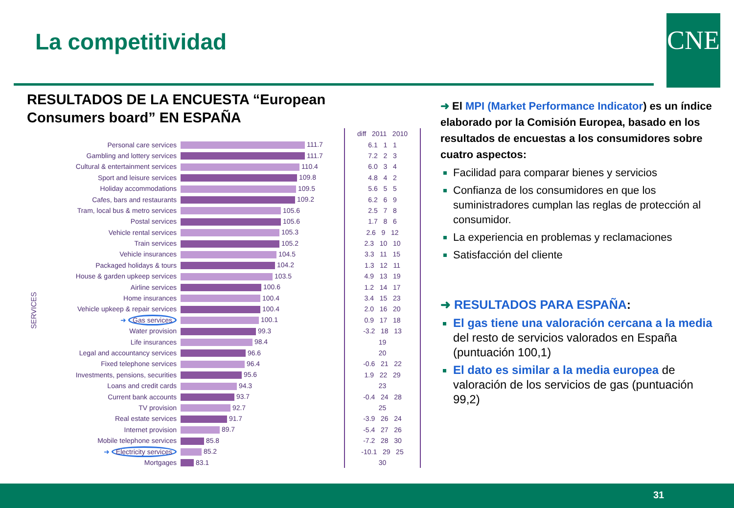La competitividad CNE
RESULTADOS DE LA ENCUESTA “European
Consumers board” EN ESPAÑA
SERVICES
| | | diff 2011 2010 |
| Personal care services | 111.7 | 6.1 1 1 |
| Gambling and lottery services | 111.7 | 7.2 2 3 |
| Cultural & entertainment services | 110.4 | 6.0 3 4 |
| Sport and leisure services | 109.8 | 4.8 4 2 |
| Holiday accommodations | 109.5 | 5.6 5 5 |
| Cafes, bars and restaurants | 109.2 | 6.2 6 9 |
| Tram, local bus & metro services | 105.6 | 2.5 7 8 |
| Postal services | 105.6 | 1.7 8 6 |
| Vehicle rental services | 105.3 | 2.6 9 12 |
| Train services | 105.2 | 2.3 10 10 |
| Vehicle insurances | 104.5 | 3.3 11 15 |
| Packaged holidays & tours | 104.2 | 1.3 12 11 |
| House & garden upkeep services | 103.5 | 4.9 13 19 |
| Airline services | 100.6 | 1.2 14 17 |
| Home insurances | 100.4 | 3.4 15 23 |
| Vehicle upkeep & repair services | 100.4 | 2.0 16 20 |
| ➜ Gas services | 100.1 | 0.9 17 18 |
| Water provision | 99.3 | -3.2 18 13 |
| Life insurances | 98.4 | 19 |
| Legal and accountancy services | 96.6 | 20 |
| Fixed telephone services | 96.4 | -0.6 21 22 |
| Investments, pensions, securities | 95.6 | 1.9 22 29 |
| Loans and credit cards | 94.3 | 23 |
| Current bank accounts | 93.7 | -0.4 24 28 |
| TV provision | 92.7 | 25 |
| Real estate services | 91.7 | -3.9 26 24 |
| Internet provision | 89.7 | -5.4 27 26 |
| Mobile telephone services | 85.8 | -7.2 28 30 |
| ➜ Electricity services | 85.2 | -10.1 29 25 |
| Mortgages | 83.1 | 30 |
➜ El MPI (Market Performance Indicator) es un índice elaborado por la Comisión Europea, basado en los resultados de encuestas a los consumidores sobre cuatro aspectos:
Facilidad para comparar bienes y servicios
Confianza de los consumidores en que los suministradores cumplan las reglas de protección al consumidor.
La experiencia en problemas y reclamaciones
Satisfacción del cliente
➜ RESULTADOS PARA ESPAÑA:
El gas tiene una valoración cercana a la media del resto de servicios valorados en España (puntuación 100,1)
El dato es similar a la media europea de valoración de los servicios de gas (puntuación 99,2)
31